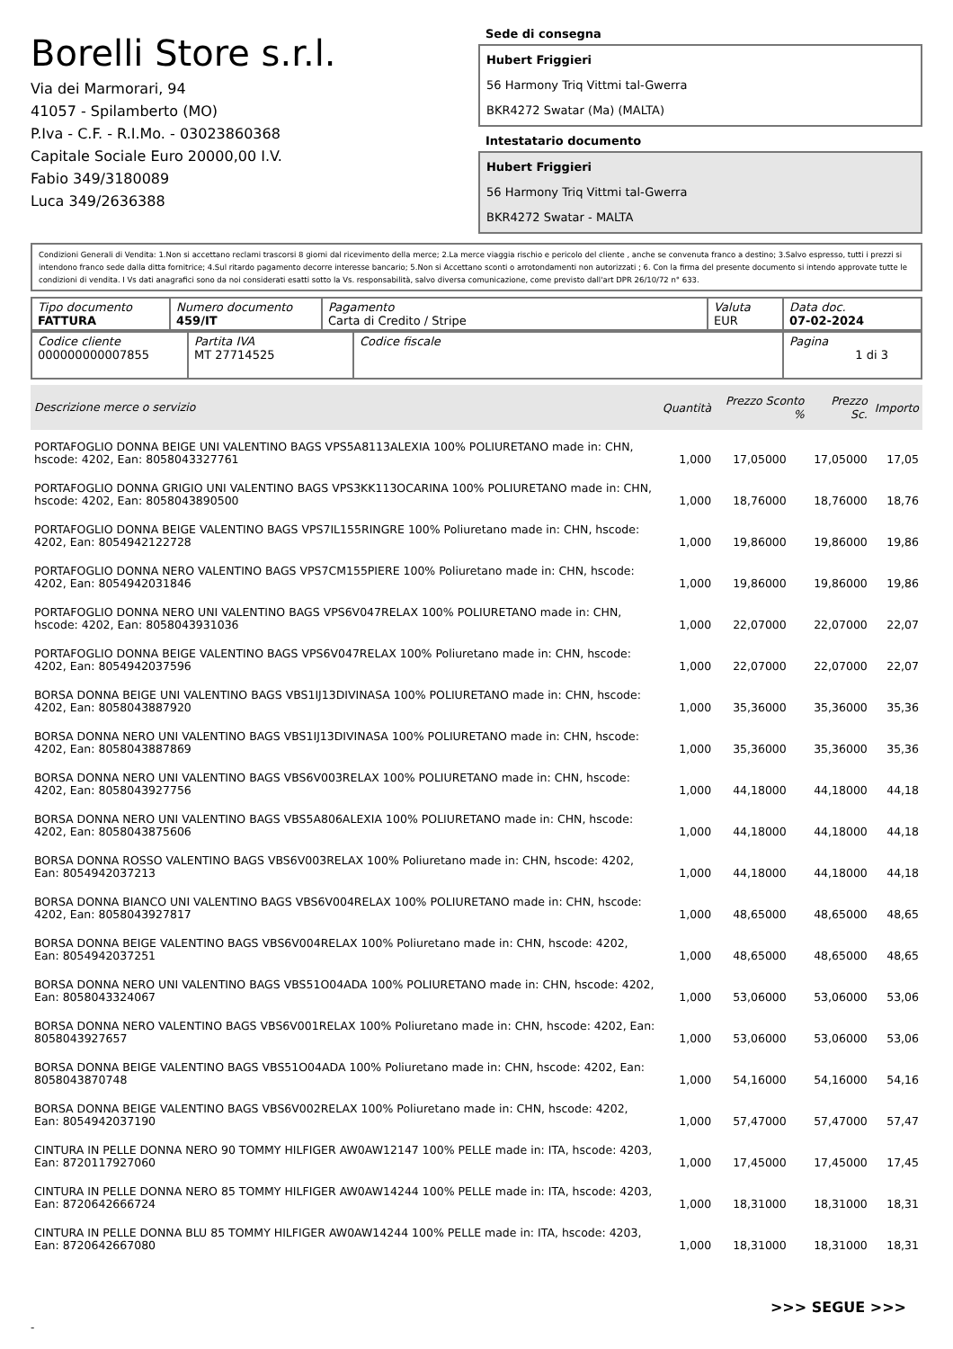Borelli Store s.r.l.
Via dei Marmorari, 94
41057 - Spilamberto (MO)
P.Iva - C.F. - R.I.Mo. - 03023860368
Capitale Sociale Euro 20000,00 I.V.
Fabio 349/3180089
Luca 349/2636388
Sede di consegna
Hubert Friggieri
56 Harmony Triq Vittmi tal-Gwerra
BKR4272 Swatar (Ma) (MALTA)
Intestatario documento
Hubert Friggieri
56 Harmony Triq Vittmi tal-Gwerra
BKR4272 Swatar - MALTA
Condizioni Generali di Vendita: 1.Non si accettano reclami trascorsi 8 giorni dal ricevimento della merce; 2.La merce viaggia rischio e pericolo del cliente , anche se convenuta franco a destino; 3.Salvo espresso, tutti i prezzi si intendono franco sede dalla ditta fornitrice; 4.Sul ritardo pagamento decorre interesse bancario; 5.Non si Accettano sconti o arrotondamenti non autorizzati ; 6. Con la firma del presente documento si intendo approvate tutte le condizioni di vendita. I Vs dati anagrafici sono da noi considerati esatti sotto la Vs. responsabilità, salvo diversa comunicazione, come previsto dall'art DPR 26/10/72 n° 633.
| Tipo documento FATTURA | Numero documento 459/IT | Pagamento Carta di Credito / Stripe | Valuta EUR | Data doc. 07-02-2024 |
| Codice cliente 000000000007855 | Partita IVA MT 27714525 | Codice fiscale | Pagina 1 di 3 |
| Descrizione merce o servizio | Quantità | Prezzo Sconto % | Prezzo Sc. | Importo |
| --- | --- | --- | --- | --- |
| PORTAFOGLIO DONNA BEIGE UNI VALENTINO BAGS VPS5A8113ALEXIA 100% POLIURETANO made in: CHN, hscode: 4202, Ean: 8058043327761 | 1,000 | 17,05000 | 17,05000 | 17,05 |
| PORTAFOGLIO DONNA GRIGIO UNI VALENTINO BAGS VPS3KK113OCARINA 100% POLIURETANO made in: CHN, hscode: 4202, Ean: 8058043890500 | 1,000 | 18,76000 | 18,76000 | 18,76 |
| PORTAFOGLIO DONNA BEIGE VALENTINO BAGS VPS7IL155RINGRE 100% Poliuretano made in: CHN, hscode: 4202, Ean: 8054942122728 | 1,000 | 19,86000 | 19,86000 | 19,86 |
| PORTAFOGLIO DONNA NERO VALENTINO BAGS VPS7CM155PIERE 100% Poliuretano made in: CHN, hscode: 4202, Ean: 8054942031846 | 1,000 | 19,86000 | 19,86000 | 19,86 |
| PORTAFOGLIO DONNA NERO UNI VALENTINO BAGS VPS6V047RELAX 100% POLIURETANO made in: CHN, hscode: 4202, Ean: 8058043931036 | 1,000 | 22,07000 | 22,07000 | 22,07 |
| PORTAFOGLIO DONNA BEIGE VALENTINO BAGS VPS6V047RELAX 100% Poliuretano made in: CHN, hscode: 4202, Ean: 8054942037596 | 1,000 | 22,07000 | 22,07000 | 22,07 |
| BORSA DONNA BEIGE UNI VALENTINO BAGS VBS1IJ13DIVINASA 100% POLIURETANO made in: CHN, hscode: 4202, Ean: 8058043887920 | 1,000 | 35,36000 | 35,36000 | 35,36 |
| BORSA DONNA NERO UNI VALENTINO BAGS VBS1IJ13DIVINASA 100% POLIURETANO made in: CHN, hscode: 4202, Ean: 8058043887869 | 1,000 | 35,36000 | 35,36000 | 35,36 |
| BORSA DONNA NERO UNI VALENTINO BAGS VBS6V003RELAX 100% POLIURETANO made in: CHN, hscode: 4202, Ean: 8058043927756 | 1,000 | 44,18000 | 44,18000 | 44,18 |
| BORSA DONNA NERO UNI VALENTINO BAGS VBS5A806ALEXIA 100% POLIURETANO made in: CHN, hscode: 4202, Ean: 8058043875606 | 1,000 | 44,18000 | 44,18000 | 44,18 |
| BORSA DONNA ROSSO VALENTINO BAGS VBS6V003RELAX 100% Poliuretano made in: CHN, hscode: 4202, Ean: 8054942037213 | 1,000 | 44,18000 | 44,18000 | 44,18 |
| BORSA DONNA BIANCO UNI VALENTINO BAGS VBS6V004RELAX 100% POLIURETANO made in: CHN, hscode: 4202, Ean: 8058043927817 | 1,000 | 48,65000 | 48,65000 | 48,65 |
| BORSA DONNA BEIGE VALENTINO BAGS VBS6V004RELAX 100% Poliuretano made in: CHN, hscode: 4202, Ean: 8054942037251 | 1,000 | 48,65000 | 48,65000 | 48,65 |
| BORSA DONNA NERO UNI VALENTINO BAGS VBS51O04ADA 100% POLIURETANO made in: CHN, hscode: 4202, Ean: 8058043324067 | 1,000 | 53,06000 | 53,06000 | 53,06 |
| BORSA DONNA NERO VALENTINO BAGS VBS6V001RELAX 100% Poliuretano made in: CHN, hscode: 4202, Ean: 8058043927657 | 1,000 | 53,06000 | 53,06000 | 53,06 |
| BORSA DONNA BEIGE VALENTINO BAGS VBS51O04ADA 100% Poliuretano made in: CHN, hscode: 4202, Ean: 8058043870748 | 1,000 | 54,16000 | 54,16000 | 54,16 |
| BORSA DONNA BEIGE VALENTINO BAGS VBS6V002RELAX 100% Poliuretano made in: CHN, hscode: 4202, Ean: 8054942037190 | 1,000 | 57,47000 | 57,47000 | 57,47 |
| CINTURA IN PELLE DONNA NERO 90 TOMMY HILFIGER AW0AW12147 100% PELLE made in: ITA, hscode: 4203, Ean: 8720117927060 | 1,000 | 17,45000 | 17,45000 | 17,45 |
| CINTURA IN PELLE DONNA NERO 85 TOMMY HILFIGER AW0AW14244 100% PELLE made in: ITA, hscode: 4203, Ean: 8720642666724 | 1,000 | 18,31000 | 18,31000 | 18,31 |
| CINTURA IN PELLE DONNA BLU 85 TOMMY HILFIGER AW0AW14244 100% PELLE made in: ITA, hscode: 4203, Ean: 8720642667080 | 1,000 | 18,31000 | 18,31000 | 18,31 |
>>> SEGUE >>>
-